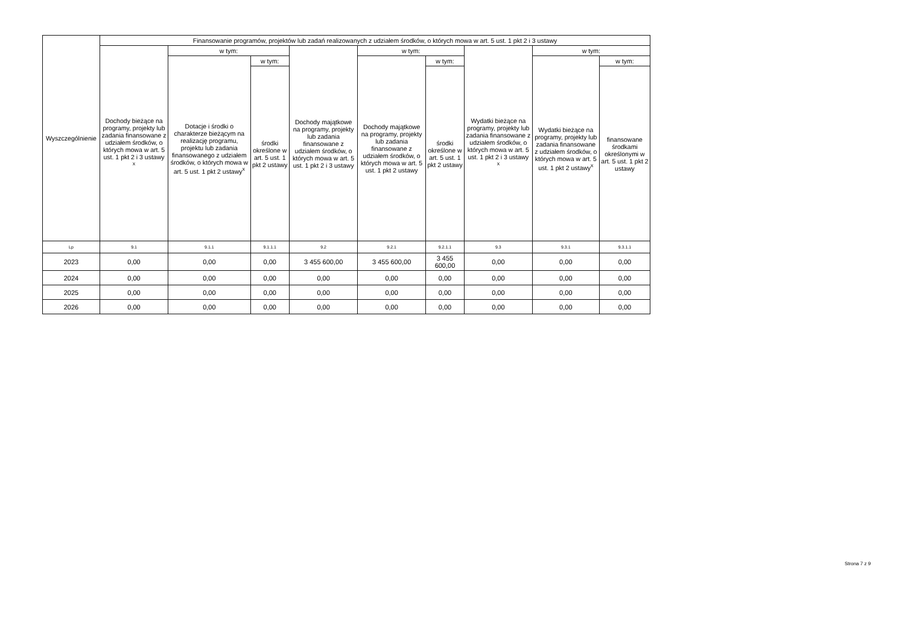| Wyszczególnienie | Finansowanie programów, projektów lub zadań realizowanych z udziałem środków, o których mowa w art. 5 ust. 1 pkt 2 i 3 ustawy | | | | | | | | |
| --- | --- | --- | --- | --- | --- | --- | --- | --- | --- |
| | Dochody bieżące na programy, projekty lub zadania finansowane z udziałem środków, o których mowa w art. 5 ust. 1 pkt 2 i 3 ustawy <sup>x</sup> | w tym: | | Dochody majątkowe na programy, projekty lub zadania finansowane z udziałem środków, o których mowa w art. 5 ust. 1 pkt 2 i 3 ustawy | w tym: | | Wydatki bieżące na programy, projekty lub zadania finansowane z udziałem środków, o których mowa w art. 5 ust. 1 pkt 2 i 3 ustawy <sup>x</sup> | w tym: | |
| | | Dotacje i środki o charakterze bieżącym na realizację programu, projektu lub zadania finansowanego z udziałem środków, o których mowa w art. 5 ust. 1 pkt 2 ustawy<sup>x</sup> | w tym: | | Dochody majątkowe na programy, projekty lub zadania finansowane z udziałem środków, o których mowa w art. 5 ust. 1 pkt 2 ustawy | w tym: | | Wydatki bieżące na programy, projekty lub zadania finansowane z udziałem środków, o których mowa w art. 5 ust. 1 pkt 2 ustawy<sup>x</sup> | w tym: |
| | | | środki określone w art. 5 ust. 1 pkt 2 ustawy | | | środki określone w art. 5 ust. 1 pkt 2 ustawy | | | finansowane środkami określonymi w art. 5 ust. 1 pkt 2 ustawy |
| Lp | 9.1 | 9.1.1 | 9.1.1.1 | 9.2 | 9.2.1 | 9.2.1.1 | 9.3 | 9.3.1 | 9.3.1.1 |
| 2023 | 0,00 | 0,00 | 0,00 | 3 455 600,00 | 3 455 600,00 | 3 455 600,00 | 0,00 | 0,00 | 0,00 |
| 2024 | 0,00 | 0,00 | 0,00 | 0,00 | 0,00 | 0,00 | 0,00 | 0,00 | 0,00 |
| 2025 | 0,00 | 0,00 | 0,00 | 0,00 | 0,00 | 0,00 | 0,00 | 0,00 | 0,00 |
| 2026 | 0,00 | 0,00 | 0,00 | 0,00 | 0,00 | 0,00 | 0,00 | 0,00 | 0,00 |
Strona 7 z 9